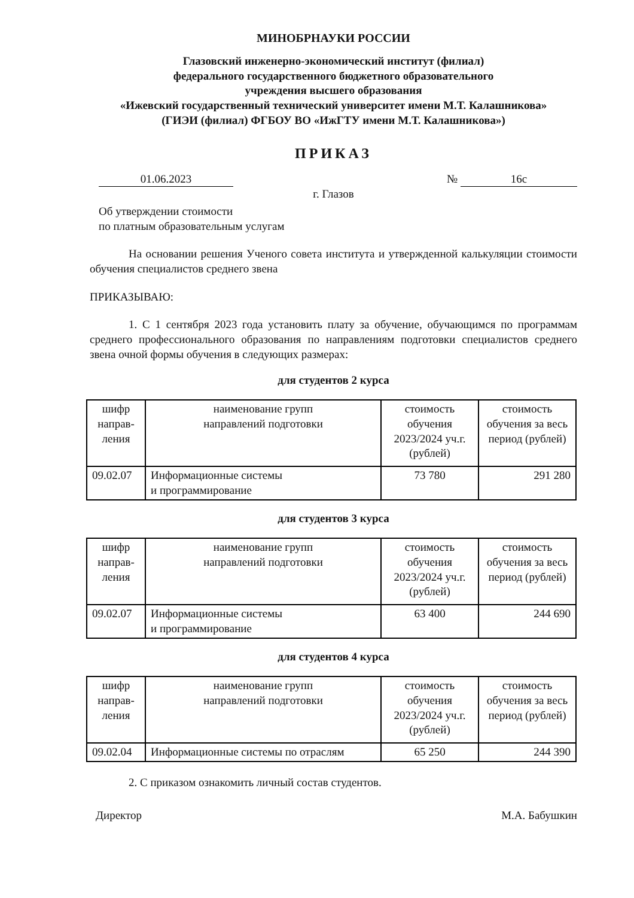МИНОБРНАУКИ РОССИИ
Глазовский инженерно-экономический институт (филиал)
федерального государственного бюджетного образовательного
учреждения высшего образования
«Ижевский государственный технический университет имени М.Т. Калашникова»
(ГИЭИ (филиал) ФГБОУ ВО «ИжГТУ имени М.Т. Калашникова»)
ПРИКАЗ
01.06.2023 № 16с
г. Глазов
Об утверждении стоимости
по платным образовательным услугам
На основании решения Ученого совета института и утвержденной калькуляции стоимости обучения специалистов среднего звена
ПРИКАЗЫВАЮ:
1. С 1 сентября 2023 года установить плату за обучение, обучающимся по программам среднего профессионального образования по направлениям подготовки специалистов среднего звена очной формы обучения в следующих размерах:
для студентов 2 курса
| шифр направ-ления | наименование групп направлений подготовки | стоимость обучения 2023/2024 уч.г. (рублей) | стоимость обучения за весь период (рублей) |
| 09.02.07 | Информационные системы и программирование | 73 780 | 291 280 |
для студентов 3 курса
| шифр направ-ления | наименование групп направлений подготовки | стоимость обучения 2023/2024 уч.г. (рублей) | стоимость обучения за весь период (рублей) |
| 09.02.07 | Информационные системы и программирование | 63 400 | 244 690 |
для студентов 4 курса
| шифр направ-ления | наименование групп направлений подготовки | стоимость обучения 2023/2024 уч.г. (рублей) | стоимость обучения за весь период (рублей) |
| 09.02.04 | Информационные системы по отраслям | 65 250 | 244 390 |
2. С приказом ознакомить личный состав студентов.
Директор М.А. Бабушкин